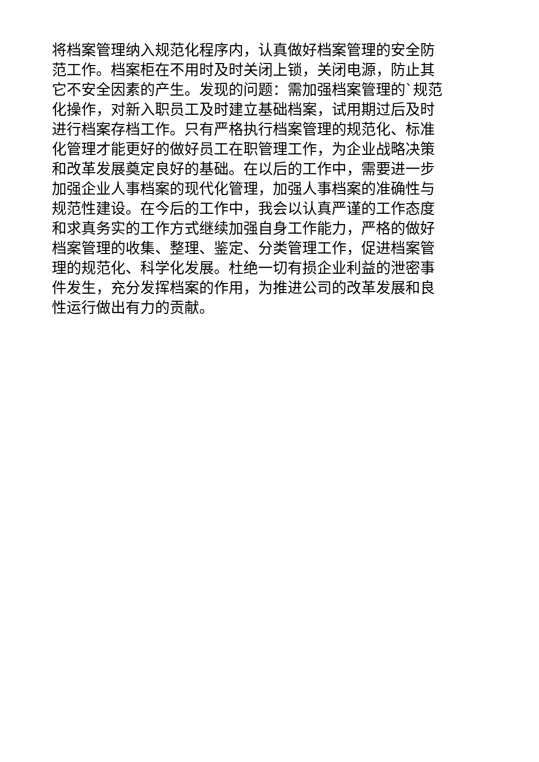将档案管理纳入规范化程序内，认真做好档案管理的安全防
范工作。档案柜在不用时及时关闭上锁，关闭电源，防止其
它不安全因素的产生。发现的问题：需加强档案管理的`规范
化操作，对新入职员工及时建立基础档案，试用期过后及时
进行档案存档工作。只有严格执行档案管理的规范化、标准
化管理才能更好的做好员工在职管理工作，为企业战略决策
和改革发展奠定良好的基础。在以后的工作中，需要进一步
加强企业人事档案的现代化管理，加强人事档案的准确性与
规范性建设。在今后的工作中，我会以认真严谨的工作态度
和求真务实的工作方式继续加强自身工作能力，严格的做好
档案管理的收集、整理、鉴定、分类管理工作，促进档案管
理的规范化、科学化发展。杜绝一切有损企业利益的泄密事
件发生，充分发挥档案的作用，为推进公司的改革发展和良
性运行做出有力的贡献。